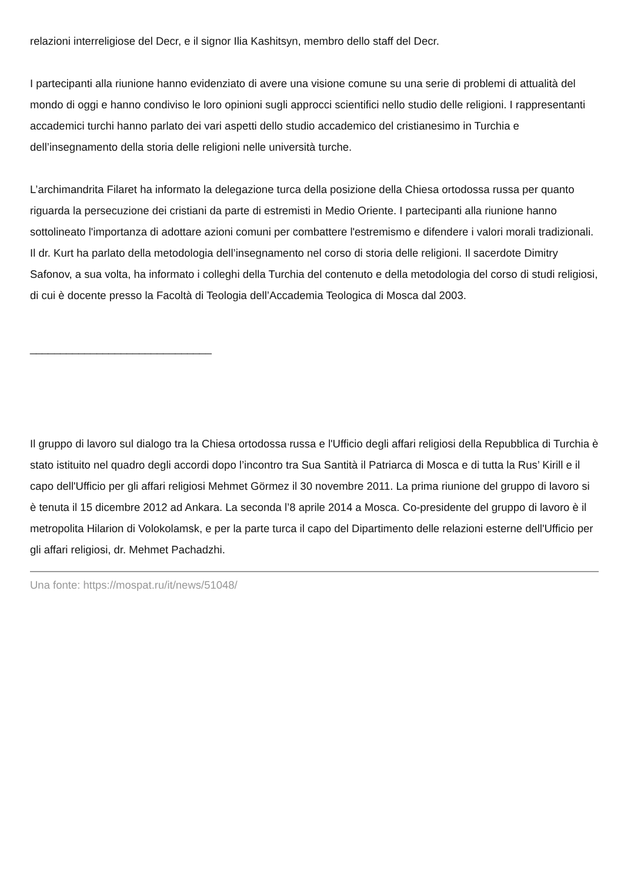relazioni interreligiose del Decr, e il signor Ilia Kashitsyn, membro dello staff del Decr.
I partecipanti alla riunione hanno evidenziato di avere una visione comune su una serie di problemi di attualità del mondo di oggi e hanno condiviso le loro opinioni sugli approcci scientifici nello studio delle religioni. I rappresentanti accademici turchi hanno parlato dei vari aspetti dello studio accademico del cristianesimo in Turchia e dell’insegnamento della storia delle religioni nelle università turche.
L’archimandrita Filaret ha informato la delegazione turca della posizione della Chiesa ortodossa russa per quanto riguarda la persecuzione dei cristiani da parte di estremisti in Medio Oriente. I partecipanti alla riunione hanno sottolineato l'importanza di adottare azioni comuni per combattere l'estremismo e difendere i valori morali tradizionali. Il dr. Kurt ha parlato della metodologia dell’insegnamento nel corso di storia delle religioni. Il sacerdote Dimitry Safonov, a sua volta, ha informato i colleghi della Turchia del contenuto e della metodologia del corso di studi religiosi, di cui è docente presso la Facoltà di Teologia dell’Accademia Teologica di Mosca dal 2003.
______________________________
Il gruppo di lavoro sul dialogo tra la Chiesa ortodossa russa e l'Ufficio degli affari religiosi della Repubblica di Turchia è stato istituito nel quadro degli accordi dopo l’incontro tra Sua Santità il Patriarca di Mosca e di tutta la Rus’ Kirill e il capo dell'Ufficio per gli affari religiosi Mehmet Görmez il 30 novembre 2011. La prima riunione del gruppo di lavoro si è tenuta il 15 dicembre 2012 ad Ankara. La seconda l’8 aprile 2014 a Mosca. Co-presidente del gruppo di lavoro è il metropolita Hilarion di Volokolamsk, e per la parte turca il capo del Dipartimento delle relazioni esterne dell'Ufficio per gli affari religiosi, dr. Mehmet Pachadzhi.
Una fonte: https://mospat.ru/it/news/51048/